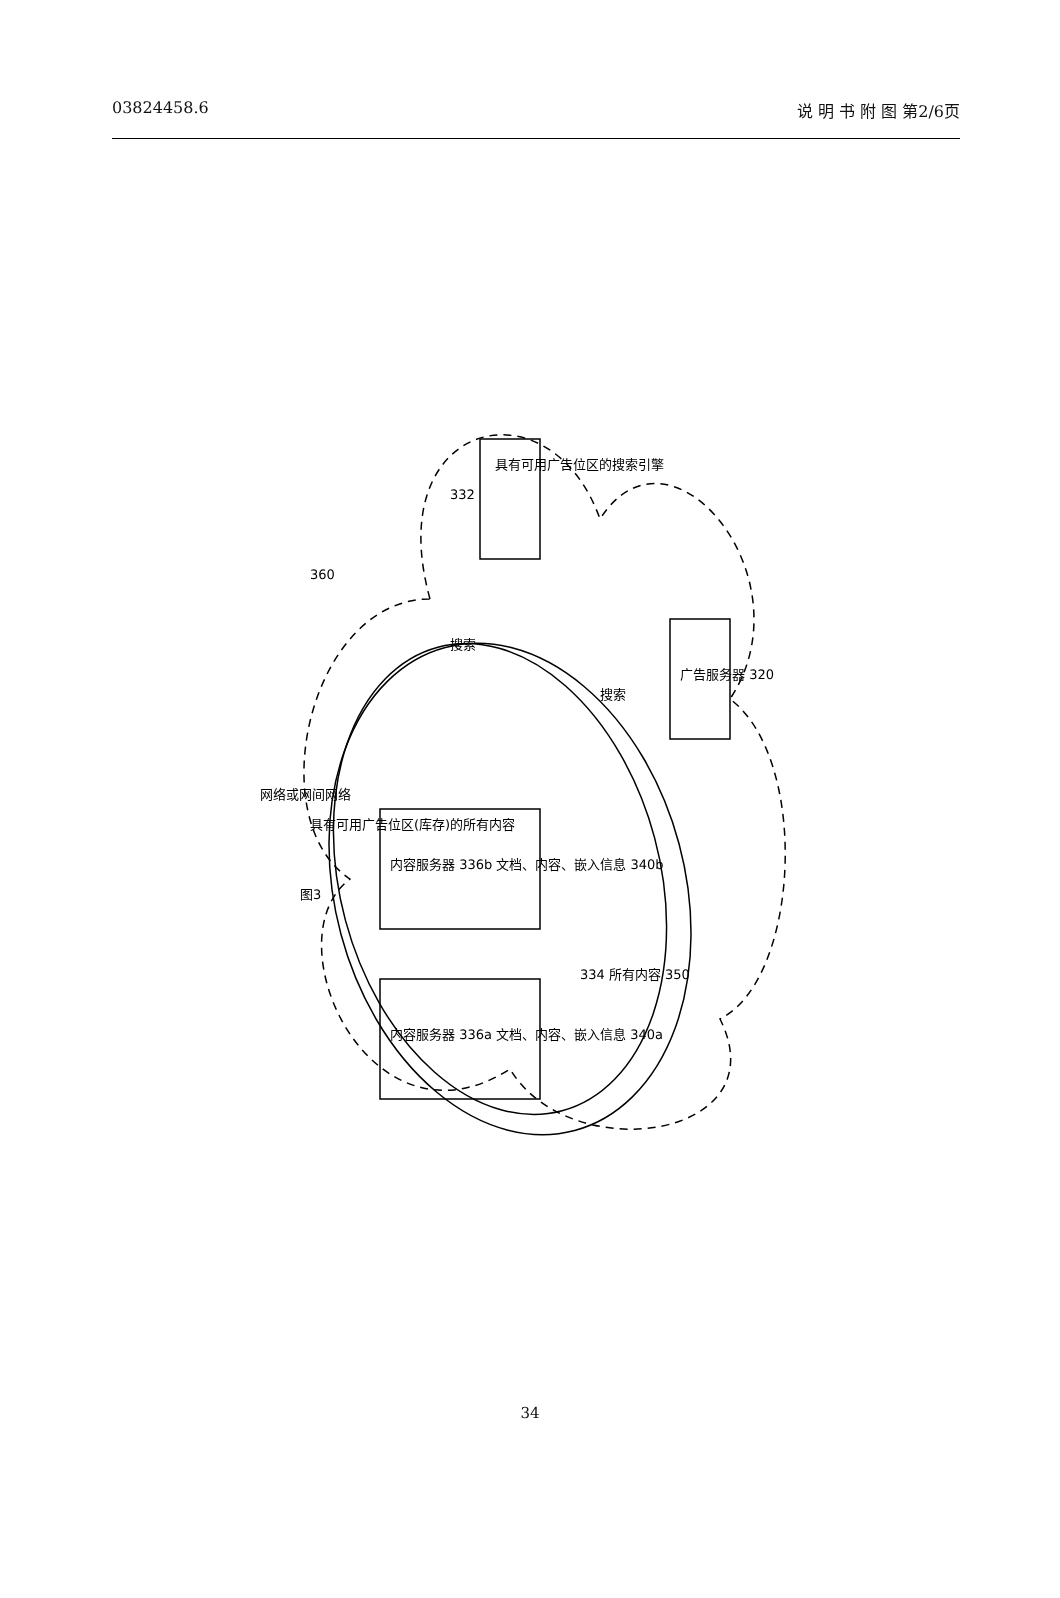03824458.6 说 明 书 附 图 第2/6页
图3
具有可用广告位区的搜索引擎
广告服务器 320
内容服务器 336b 文档、内容、嵌入信息 340b
内容服务器 336a 文档、内容、嵌入信息 340a
360
搜索
搜索
网络或网间网络
具有可用广告位区(库存)的所有内容
334 所有内容 350
332
34